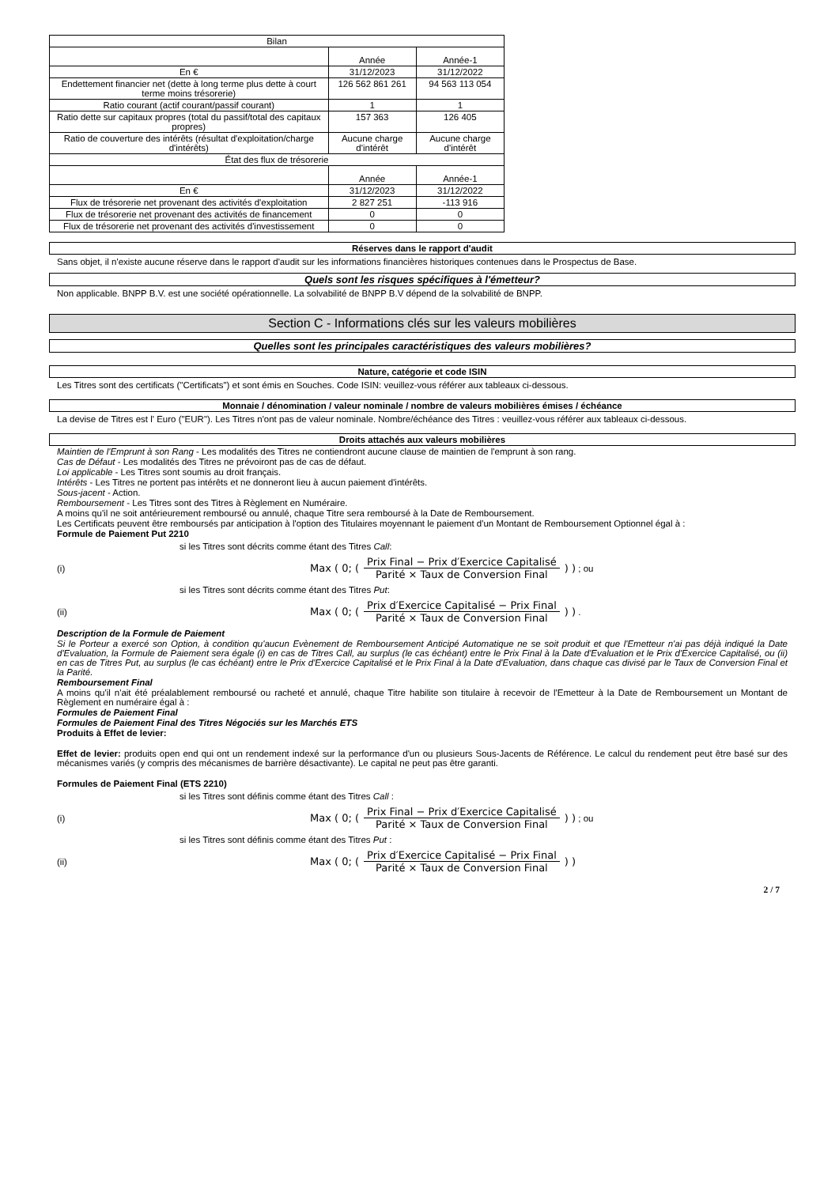| Bilan | | |
| --- | --- | --- |
| | Année | Année-1 |
| En € | 31/12/2023 | 31/12/2022 |
| Endettement financier net (dette à long terme plus dette à court terme moins trésorerie) | 126 562 861 261 | 94 563 113 054 |
| Ratio courant (actif courant/passif courant) | 1 | 1 |
| Ratio dette sur capitaux propres (total du passif/total des capitaux propres) | 157 363 | 126 405 |
| Ratio de couverture des intérêts (résultat d'exploitation/charge d'intérêts) | Aucune charge d'intérêt | Aucune charge d'intérêt |
| État des flux de trésorerie | | |
| | Année | Année-1 |
| En € | 31/12/2023 | 31/12/2022 |
| Flux de trésorerie net provenant des activités d'exploitation | 2 827 251 | -113 916 |
| Flux de trésorerie net provenant des activités de financement | 0 | 0 |
| Flux de trésorerie net provenant des activités d'investissement | 0 | 0 |
Réserves dans le rapport d'audit
Sans objet, il n'existe aucune réserve dans le rapport d'audit sur les informations financières historiques contenues dans le Prospectus de Base.
Quels sont les risques spécifiques à l'émetteur?
Non applicable. BNPP B.V. est une société opérationnelle. La solvabilité de BNPP B.V dépend de la solvabilité de BNPP.
Section C - Informations clés sur les valeurs mobilières
Quelles sont les principales caractéristiques des valeurs mobilières?
Nature, catégorie et code ISIN
Les Titres sont des certificats ("Certificats") et sont émis en Souches. Code ISIN: veuillez-vous référer aux tableaux ci-dessous.
Monnaie / dénomination / valeur nominale / nombre de valeurs mobilières émises / échéance
La devise de Titres est l' Euro ("EUR"). Les Titres n'ont pas de valeur nominale. Nombre/échéance des Titres : veuillez-vous référer aux tableaux ci-dessous.
Droits attachés aux valeurs mobilières
Maintien de l'Emprunt à son Rang - Les modalités des Titres ne contiendront aucune clause de maintien de l'emprunt à son rang.
Cas de Défaut - Les modalités des Titres ne prévoiront pas de cas de défaut.
Loi applicable - Les Titres sont soumis au droit français.
Intérêts - Les Titres ne portent pas intérêts et ne donneront lieu à aucun paiement d'intérêts.
Sous-jacent - Action.
Remboursement - Les Titres sont des Titres à Règlement en Numéraire.
A moins qu'il ne soit antérieurement remboursé ou annulé, chaque Titre sera remboursé à la Date de Remboursement.
Les Certificats peuvent être remboursés par anticipation à l'option des Titulaires moyennant le paiement d'un Montant de Remboursement Optionnel égal à :
Formule de Paiement Put 2210
si les Titres sont décrits comme étant des Titres Call:
(i) Max ( 0; ( Prix Final − Prix d′Exercice Capitalisé Parité × Taux de Conversion Final ) ) ; ou
si les Titres sont décrits comme étant des Titres Put:
(ii) Max ( 0; ( Prix d′Exercice Capitalisé − Prix Final Parité × Taux de Conversion Final ) ) .
Description de la Formule de Paiement
Si le Porteur a exercé son Option, à condition qu'aucun Evènement de Remboursement Anticipé Automatique ne se soit produit et que l'Emetteur n'ai pas déjà indiqué la Date d'Evaluation, la Formule de Paiement sera égale (i) en cas de Titres Call, au surplus (le cas échéant) entre le Prix Final à la Date d'Evaluation et le Prix d'Exercice Capitalisé, ou (ii) en cas de Titres Put, au surplus (le cas échéant) entre le Prix d'Exercice Capitalisé et le Prix Final à la Date d'Evaluation, dans chaque cas divisé par le Taux de Conversion Final et la Parité.
Remboursement Final
A moins qu'il n'ait été préalablement remboursé ou racheté et annulé, chaque Titre habilite son titulaire à recevoir de l'Emetteur à la Date de Remboursement un Montant de Règlement en numéraire égal à :
Formules de Paiement Final
Formules de Paiement Final des Titres Négociés sur les Marchés ETS
Produits à Effet de levier:
Effet de levier: produits open end qui ont un rendement indexé sur la performance d'un ou plusieurs Sous-Jacents de Référence. Le calcul du rendement peut être basé sur des mécanismes variés (y compris des mécanismes de barrière désactivante). Le capital ne peut pas être garanti.
Formules de Paiement Final (ETS 2210)
si les Titres sont définis comme étant des Titres Call :
(i) Max ( 0; ( Prix Final − Prix d′Exercice Capitalisé Parité × Taux de Conversion Final ) ) ; ou
si les Titres sont définis comme étant des Titres Put :
(ii) Max ( 0; ( Prix d′Exercice Capitalisé − Prix Final Parité × Taux de Conversion Final ) )
2 / 7